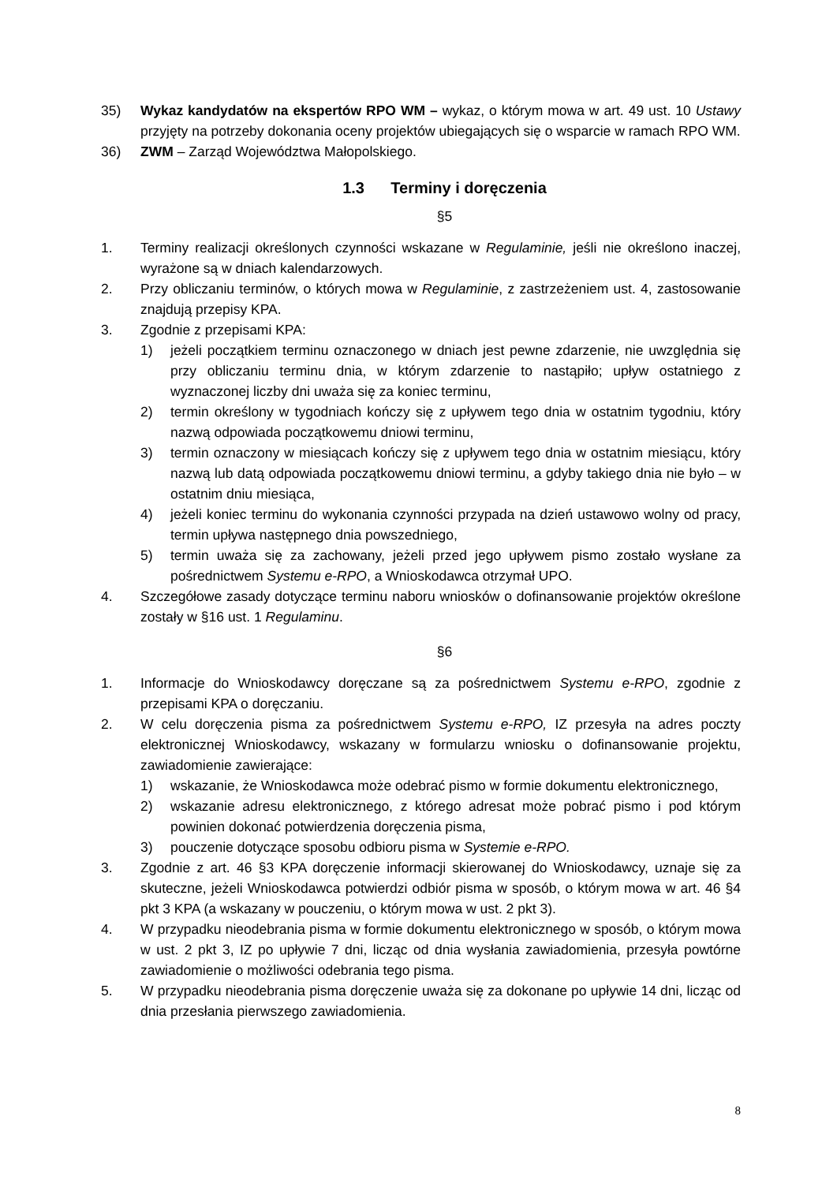35) Wykaz kandydatów na ekspertów RPO WM – wykaz, o którym mowa w art. 49 ust. 10 Ustawy przyjęty na potrzeby dokonania oceny projektów ubiegających się o wsparcie w ramach RPO WM.
36) ZWM – Zarząd Województwa Małopolskiego.
1.3 Terminy i doręczenia
§5
1. Terminy realizacji określonych czynności wskazane w Regulaminie, jeśli nie określono inaczej, wyrażone są w dniach kalendarzowych.
2. Przy obliczaniu terminów, o których mowa w Regulaminie, z zastrzeżeniem ust. 4, zastosowanie znajdują przepisy KPA.
3. Zgodnie z przepisami KPA:
1) jeżeli początkiem terminu oznaczonego w dniach jest pewne zdarzenie, nie uwzględnia się przy obliczaniu terminu dnia, w którym zdarzenie to nastąpiło; upływ ostatniego z wyznaczonej liczby dni uważa się za koniec terminu,
2) termin określony w tygodniach kończy się z upływem tego dnia w ostatnim tygodniu, który nazwą odpowiada początkowemu dniowi terminu,
3) termin oznaczony w miesiącach kończy się z upływem tego dnia w ostatnim miesiącu, który nazwą lub datą odpowiada początkowemu dniowi terminu, a gdyby takiego dnia nie było – w ostatnim dniu miesiąca,
4) jeżeli koniec terminu do wykonania czynności przypada na dzień ustawowo wolny od pracy, termin upływa następnego dnia powszedniego,
5) termin uważa się za zachowany, jeżeli przed jego upływem pismo zostało wysłane za pośrednictwem Systemu e-RPO, a Wnioskodawca otrzymał UPO.
4. Szczegółowe zasady dotyczące terminu naboru wniosków o dofinansowanie projektów określone zostały w §16 ust. 1 Regulaminu.
§6
1. Informacje do Wnioskodawcy doręczane są za pośrednictwem Systemu e-RPO, zgodnie z przepisami KPA o doręczaniu.
2. W celu doręczenia pisma za pośrednictwem Systemu e-RPO, IZ przesyła na adres poczty elektronicznej Wnioskodawcy, wskazany w formularzu wniosku o dofinansowanie projektu, zawiadomienie zawierające:
1) wskazanie, że Wnioskodawca może odebrać pismo w formie dokumentu elektronicznego,
2) wskazanie adresu elektronicznego, z którego adresat może pobrać pismo i pod którym powinien dokonać potwierdzenia doręczenia pisma,
3) pouczenie dotyczące sposobu odbioru pisma w Systemie e-RPO.
3. Zgodnie z art. 46 §3 KPA doręczenie informacji skierowanej do Wnioskodawcy, uznaje się za skuteczne, jeżeli Wnioskodawca potwierdzi odbiór pisma w sposób, o którym mowa w art. 46 §4 pkt 3 KPA (a wskazany w pouczeniu, o którym mowa w ust. 2 pkt 3).
4. W przypadku nieodebrania pisma w formie dokumentu elektronicznego w sposób, o którym mowa w ust. 2 pkt 3, IZ po upływie 7 dni, licząc od dnia wysłania zawiadomienia, przesyła powtórne zawiadomienie o możliwości odebrania tego pisma.
5. W przypadku nieodebrania pisma doręczenie uważa się za dokonane po upływie 14 dni, licząc od dnia przesłania pierwszego zawiadomienia.
8